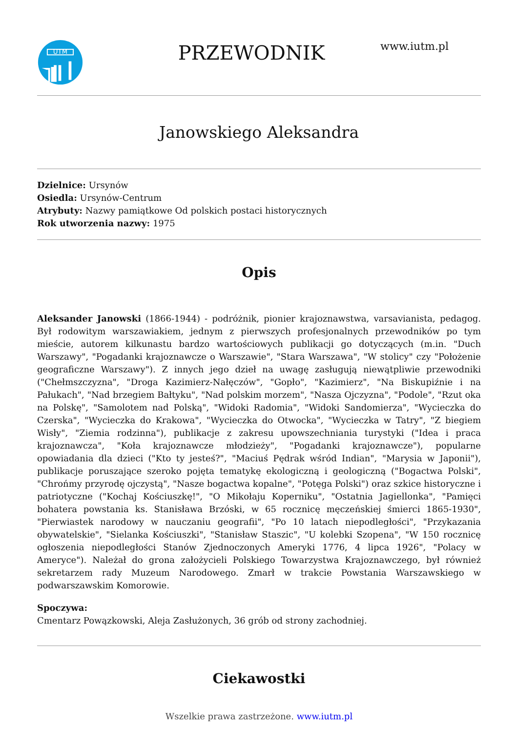UTM
PRZEWODNIK
www.iutm.pl
Janowskiego Aleksandra
Dzielnice: Ursynów
Osiedla: Ursynów-Centrum
Atrybuty: Nazwy pamiątkowe Od polskich postaci historycznych
Rok utworzenia nazwy: 1975
Opis
Aleksander Janowski (1866-1944) - podróżnik, pionier krajoznawstwa, varsavianista, pedagog. Był rodowitym warszawiakiem, jednym z pierwszych profesjonalnych przewodników po tym mieście, autorem kilkunastu bardzo wartościowych publikacji go dotyczących (m.in. "Duch Warszawy", "Pogadanki krajoznawcze o Warszawie", "Stara Warszawa", "W stolicy" czy "Położenie geograficzne Warszawy"). Z innych jego dzieł na uwagę zasługują niewątpliwie przewodniki ("Chełmszczyzna", "Droga Kazimierz-Nałęczów", "Gopło", "Kazimierz", "Na Biskupiźnie i na Pałukach", "Nad brzegiem Bałtyku", "Nad polskim morzem", "Nasza Ojczyzna", "Podole", "Rzut oka na Polskę", "Samolotem nad Polską", "Widoki Radomia", "Widoki Sandomierza", "Wycieczka do Czerska", "Wycieczka do Krakowa", "Wycieczka do Otwocka", "Wycieczka w Tatry", "Z biegiem Wisły", "Ziemia rodzinna"), publikacje z zakresu upowszechniania turystyki ("Idea i praca krajoznawcza", "Koła krajoznawcze młodzieży", "Pogadanki krajoznawcze"), popularne opowiadania dla dzieci ("Kto ty jesteś?", "Maciuś Pędrak wśród Indian", "Marysia w Japonii"), publikacje poruszające szeroko pojęta tematykę ekologiczną i geologiczną ("Bogactwa Polski", "Chrońmy przyrodę ojczystą", "Nasze bogactwa kopalne", "Potęga Polski") oraz szkice historyczne i patriotyczne ("Kochaj Kościuszkę!", "O Mikołaju Koperniku", "Ostatnia Jagiellonka", "Pamięci bohatera powstania ks. Stanisława Brzóski, w 65 rocznicę męczeńskiej śmierci 1865-1930", "Pierwiastek narodowy w nauczaniu geografii", "Po 10 latach niepodległości", "Przykazania obywatelskie", "Sielanka Kościuszki", "Stanisław Staszic", "U kolebki Szopena", "W 150 rocznicę ogłoszenia niepodległości Stanów Zjednoczonych Ameryki 1776, 4 lipca 1926", "Polacy w Ameryce"). Należał do grona założycieli Polskiego Towarzystwa Krajoznawczego, był również sekretarzem rady Muzeum Narodowego. Zmarł w trakcie Powstania Warszawskiego w podwarszawskim Komorowie.
Spoczywa:
Cmentarz Powązkowski, Aleja Zasłużonych, 36 grób od strony zachodniej.
Ciekawostki
Wszelkie prawa zastrzeżone. www.iutm.pl